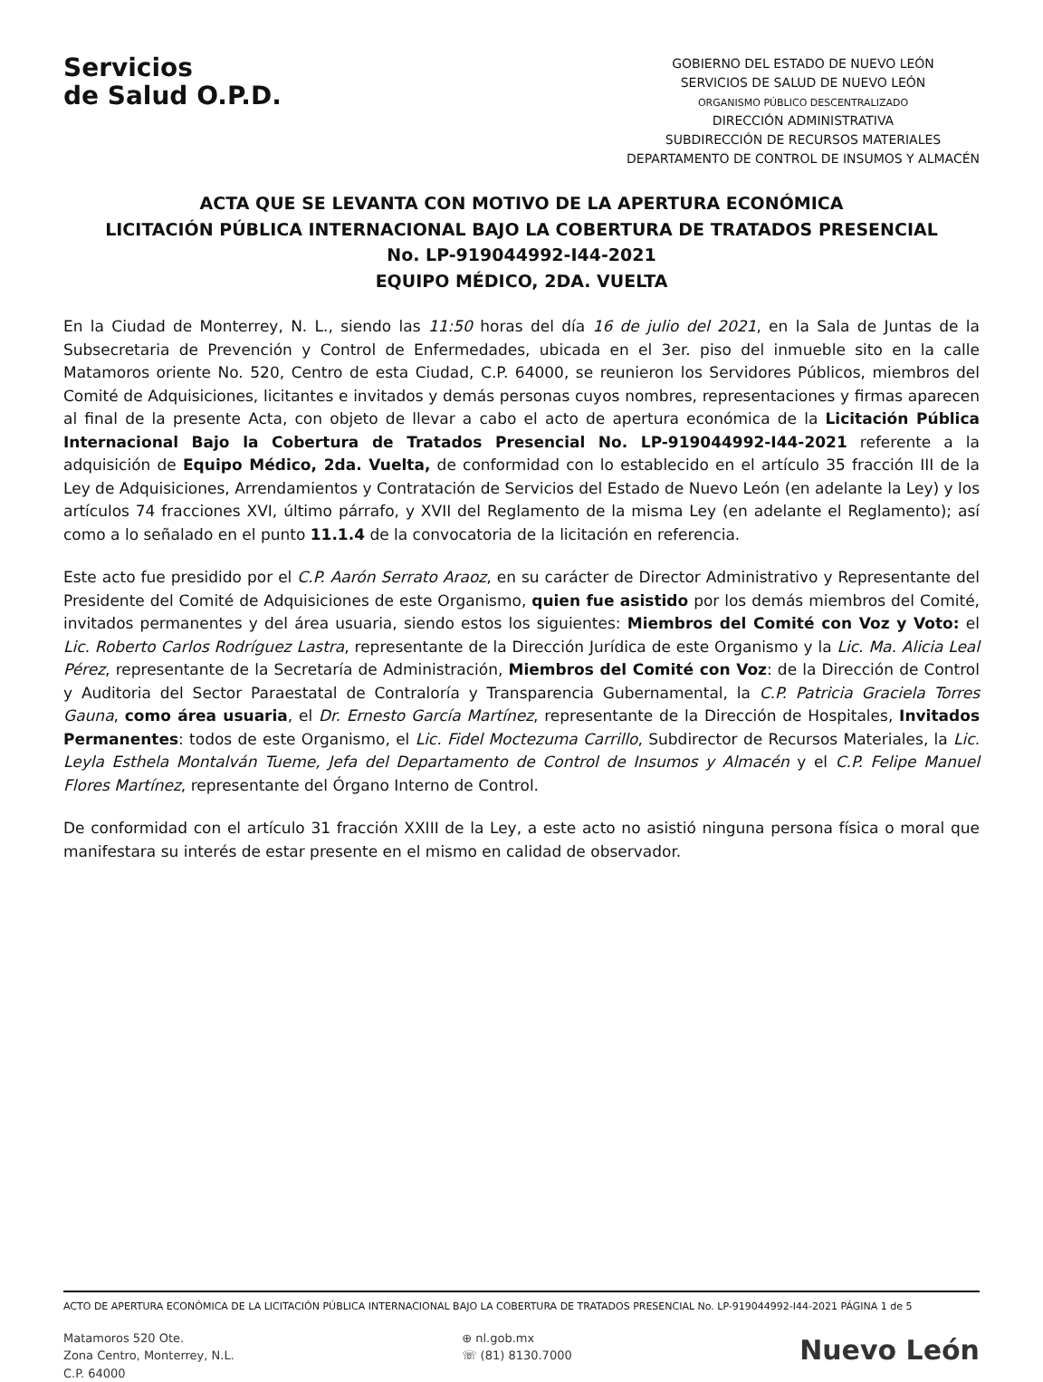Servicios
de Salud O.P.D.
GOBIERNO DEL ESTADO DE NUEVO LEÓN
SERVICIOS DE SALUD DE NUEVO LEÓN
ORGANISMO PÚBLICO DESCENTRALIZADO
DIRECCIÓN ADMINISTRATIVA
SUBDIRECCIÓN DE RECURSOS MATERIALES
DEPARTAMENTO DE CONTROL DE INSUMOS Y ALMACÉN
ACTA QUE SE LEVANTA CON MOTIVO DE LA APERTURA ECONÓMICA
LICITACIÓN PÚBLICA INTERNACIONAL BAJO LA COBERTURA DE TRATADOS PRESENCIAL
No. LP-919044992-I44-2021
EQUIPO MÉDICO, 2DA. VUELTA
En la Ciudad de Monterrey, N. L., siendo las 11:50 horas del día 16 de julio del 2021, en la Sala de Juntas de la Subsecretaria de Prevención y Control de Enfermedades, ubicada en el 3er. piso del inmueble sito en la calle Matamoros oriente No. 520, Centro de esta Ciudad, C.P. 64000, se reunieron los Servidores Públicos, miembros del Comité de Adquisiciones, licitantes e invitados y demás personas cuyos nombres, representaciones y firmas aparecen al final de la presente Acta, con objeto de llevar a cabo el acto de apertura económica de la Licitación Pública Internacional Bajo la Cobertura de Tratados Presencial No. LP-919044992-I44-2021 referente a la adquisición de Equipo Médico, 2da. Vuelta, de conformidad con lo establecido en el artículo 35 fracción III de la Ley de Adquisiciones, Arrendamientos y Contratación de Servicios del Estado de Nuevo León (en adelante la Ley) y los artículos 74 fracciones XVI, último párrafo, y XVII del Reglamento de la misma Ley (en adelante el Reglamento); así como a lo señalado en el punto 11.1.4 de la convocatoria de la licitación en referencia.
Este acto fue presidido por el C.P. Aarón Serrato Araoz, en su carácter de Director Administrativo y Representante del Presidente del Comité de Adquisiciones de este Organismo, quien fue asistido por los demás miembros del Comité, invitados permanentes y del área usuaria, siendo estos los siguientes: Miembros del Comité con Voz y Voto: el Lic. Roberto Carlos Rodríguez Lastra, representante de la Dirección Jurídica de este Organismo y la Lic. Ma. Alicia Leal Pérez, representante de la Secretaría de Administración, Miembros del Comité con Voz: de la Dirección de Control y Auditoria del Sector Paraestatal de Contraloría y Transparencia Gubernamental, la C.P. Patricia Graciela Torres Gauna, como área usuaria, el Dr. Ernesto García Martínez, representante de la Dirección de Hospitales, Invitados Permanentes: todos de este Organismo, el Lic. Fidel Moctezuma Carrillo, Subdirector de Recursos Materiales, la Lic. Leyla Esthela Montalván Tueme, Jefa del Departamento de Control de Insumos y Almacén y el C.P. Felipe Manuel Flores Martínez, representante del Órgano Interno de Control.
De conformidad con el artículo 31 fracción XXIII de la Ley, a este acto no asistió ninguna persona física o moral que manifestara su interés de estar presente en el mismo en calidad de observador.
ACTO DE APERTURA ECONÓMICA DE LA LICITACIÓN PÚBLICA INTERNACIONAL BAJO LA COBERTURA DE TRATADOS PRESENCIAL No. LP-919044992-I44-2021 PÁGINA 1 de 5
Matamoros 520 Ote.
Zona Centro, Monterrey, N.L.
C.P. 64000
⊕ nl.gob.mx
☏ (81) 8130.7000
Nuevo León